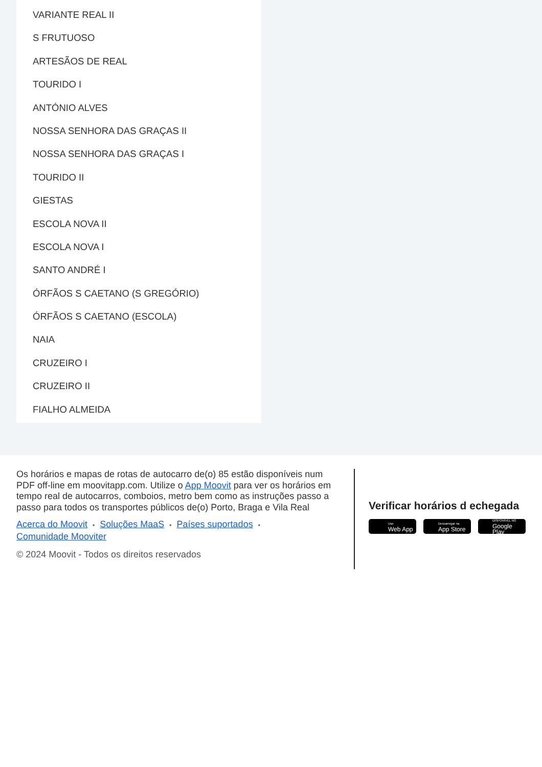VARIANTE REAL II
S FRUTUOSO
ARTESÃOS DE REAL
TOURIDO I
ANTÓNIO ALVES
NOSSA SENHORA DAS GRAÇAS II
NOSSA SENHORA DAS GRAÇAS I
TOURIDO II
GIESTAS
ESCOLA NOVA II
ESCOLA NOVA I
SANTO ANDRÉ I
ÓRFÃOS S CAETANO (S GREGÓRIO)
ÓRFÃOS S CAETANO (ESCOLA)
NAIA
CRUZEIRO I
CRUZEIRO II
FIALHO ALMEIDA
Os horários e mapas de rotas de autocarro de(o) 85 estão disponíveis num PDF off-line em moovitapp.com. Utilize o App Moovit para ver os horários em tempo real de autocarros, comboios, metro bem como as instruções passo a passo para todos os transportes públicos de(o) Porto, Braga e Vila Real
Acerca do Moovit • Soluções MaaS • Países suportados •
Comunidade Mooviter
© 2024 Moovit - Todos os direitos reservados
Verificar horários d echegada
Use
Web App
Descarregar na
App Store
DISPONÍVEL NO
Google Play